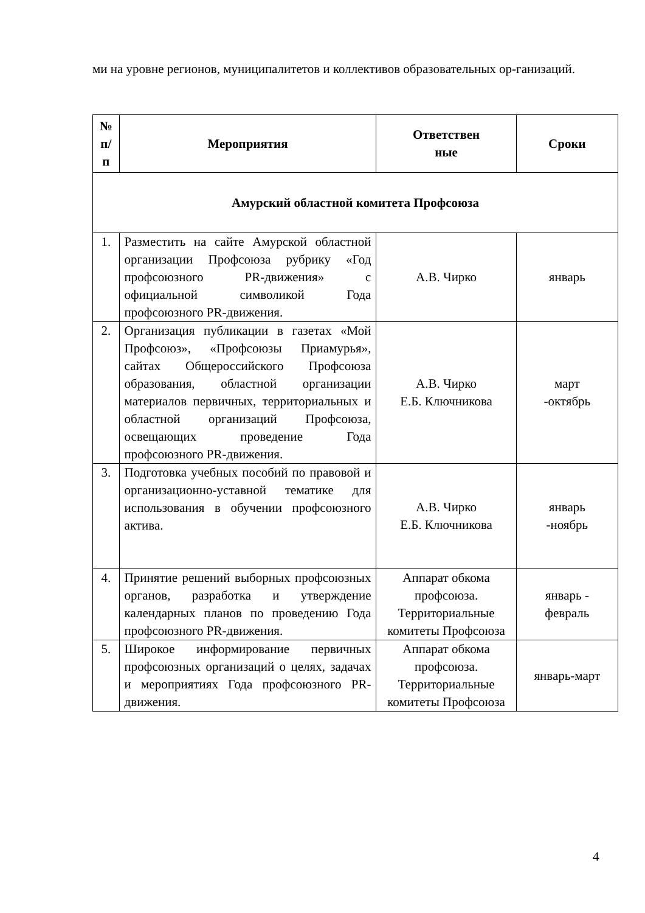ми на уровне регионов, муниципалитетов и коллективов образовательных ор-ганизаций.
| № п/ п | Мероприятия | Ответствен ные | Сроки |
| --- | --- | --- | --- |
| Амурский областной комитета Профсоюза | | | |
| 1. | Разместить на сайте Амурской областной организации Профсоюза рубрику «Год профсоюзного PR-движения» с официальной символикой Года профсоюзного PR-движения. | А.В. Чирко | январь |
| 2. | Организация публикации в газетах «Мой Профсоюз», «Профсоюзы Приамурья», сайтах Общероссийского Профсоюза образования, областной организации материалов первичных, территориальных и областной организаций Профсоюза, освещающих проведение Года профсоюзного PR-движения. | А.В. Чирко Е.Б. Ключникова | март -октябрь |
| 3. | Подготовка учебных пособий по правовой и организационно-уставной тематике для использования в обучении профсоюзного актива. | А.В. Чирко Е.Б. Ключникова | январь -ноябрь |
| 4. | Принятие решений выборных профсоюзных органов, разработка и утверждение календарных планов по проведению Года профсоюзного PR-движения. | Аппарат обкома профсоюза. Территориальные комитеты Профсоюза | январь - февраль |
| 5. | Широкое информирование первичных профсоюзных организаций о целях, задачах и мероприятиях Года профсоюзного PR-движения. | Аппарат обкома профсоюза. Территориальные комитеты Профсоюза | январь-март |
4